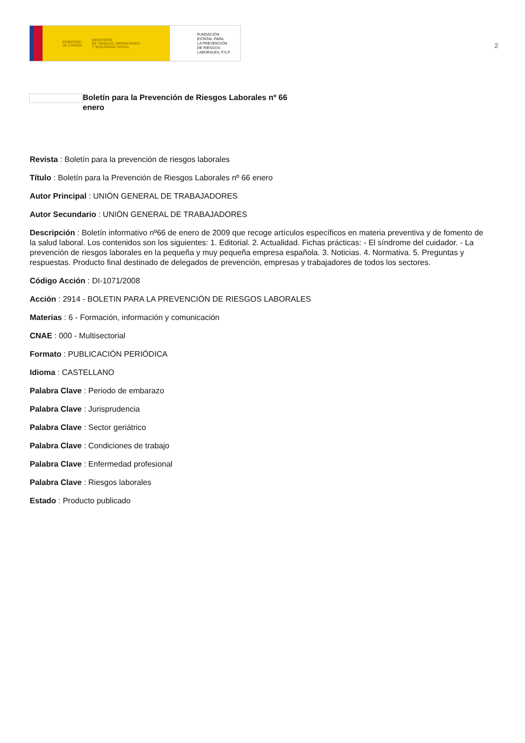GOBIERNO
DE ESPAÑA MINISTERIO
DE TRABAJO, MIGRACIONES
Y SEGURIDAD SOCIAL
FUNDACIÓN
ESTATAL PARA
LA PREVENCIÓN
DE RIESGOS
LABORALES, F.S.P.
2
Boletín para la Prevención de Riesgos Laborales nº 66
enero
Revista : Boletín para la prevención de riesgos laborales
Título : Boletín para la Prevención de Riesgos Laborales nº 66 enero
Autor Principal : UNIÓN GENERAL DE TRABAJADORES
Autor Secundario : UNIÓN GENERAL DE TRABAJADORES
Descripción : Boletín informativo nº66 de enero de 2009 que recoge artículos específicos en materia preventiva y de fomento de la salud laboral. Los contenidos son los siguientes: 1. Editorial. 2. Actualidad. Fichas prácticas: - El síndrome del cuidador. - La prevención de riesgos laborales en la pequeña y muy pequeña empresa española. 3. Noticias. 4. Normativa. 5. Preguntas y respuestas. Producto final destinado de delegados de prevención, empresas y trabajadores de todos los sectores.
Código Acción : DI-1071/2008
Acción : 2914 - BOLETIN PARA LA PREVENCIÓN DE RIESGOS LABORALES
Materias : 6 - Formación, información y comunicación
CNAE : 000 - Multisectorial
Formato : PUBLICACIÓN PERIÓDICA
Idioma : CASTELLANO
Palabra Clave : Periodo de embarazo
Palabra Clave : Jurisprudencia
Palabra Clave : Sector geriátrico
Palabra Clave : Condiciones de trabajo
Palabra Clave : Enfermedad profesional
Palabra Clave : Riesgos laborales
Estado : Producto publicado